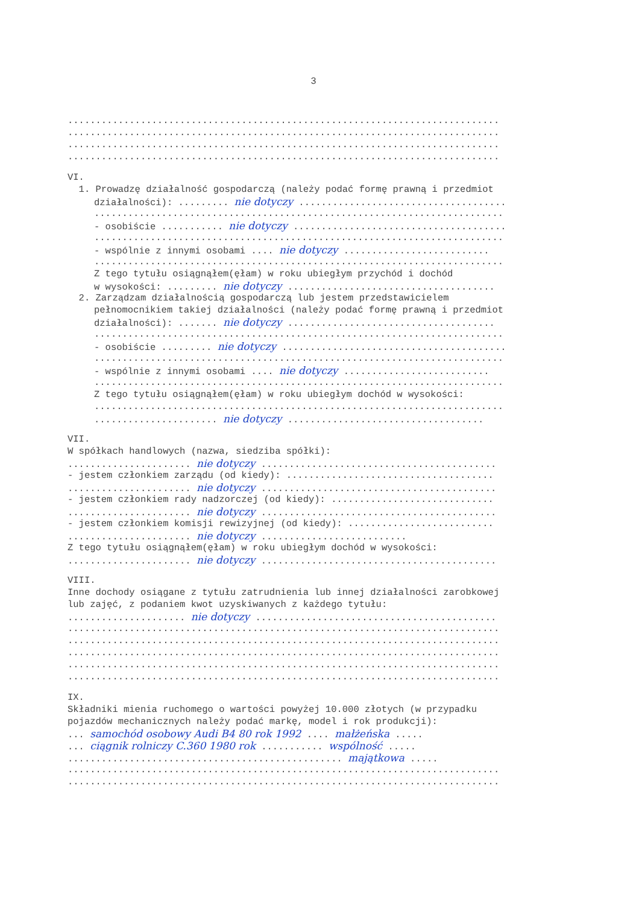3
.............................................................................
.............................................................................
.............................................................................
.............................................................................
VI.
1. Prowadzę działalność gospodarczą (należy podać formę prawną i przedmiot
działalności): ......... nie dotyczy .....................................
.........................................................................
- osobiście ........... nie dotyczy ......................................
.........................................................................
- wspólnie z innymi osobami .... nie dotyczy ..........................
.........................................................................
Z tego tytułu osiągnąłem(ęłam) w roku ubiegłym przychód i dochód
w wysokości: ......... nie dotyczy .....................................
2. Zarządzam działalnością gospodarczą lub jestem przedstawicielem
pełnomocnikiem takiej działalności (należy podać formę prawną i przedmiot
działalności): ....... nie dotyczy .....................................
.........................................................................
- osobiście ......... nie dotyczy ........................................
.........................................................................
- wspólnie z innymi osobami .... nie dotyczy ..........................
.........................................................................
Z tego tytułu osiągnąłem(ęłam) w roku ubiegłym dochód w wysokości:
.........................................................................
...................... nie dotyczy ...................................
VII.
W spółkach handlowych (nazwa, siedziba spółki):
...................... nie dotyczy ..........................................
- jestem członkiem zarządu (od kiedy): .....................................
...................... nie dotyczy ..........................................
- jestem członkiem rady nadzorczej (od kiedy): .............................
...................... nie dotyczy ..........................................
- jestem członkiem komisji rewizyjnej (od kiedy): ..........................
...................... nie dotyczy ..........................
Z tego tytułu osiągnąłem(ęłam) w roku ubiegłym dochód w wysokości:
...................... nie dotyczy ..........................................
VIII.
Inne dochody osiągane z tytułu zatrudnienia lub innej działalności zarobkowej
lub zajęć, z podaniem kwot uzyskiwanych z każdego tytułu:
..................... nie dotyczy ...........................................
.............................................................................
.............................................................................
.............................................................................
.............................................................................
.............................................................................
IX.
Składniki mienia ruchomego o wartości powyżej 10.000 złotych (w przypadku
pojazdów mechanicznych należy podać markę, model i rok produkcji):
... samochód osobowy Audi B4 80 rok 1992 .... małżeńska .....
... ciągnik rolniczy C.360 1980 rok ........... wspólność .....
................................................. majątkowa .....
.............................................................................
.............................................................................